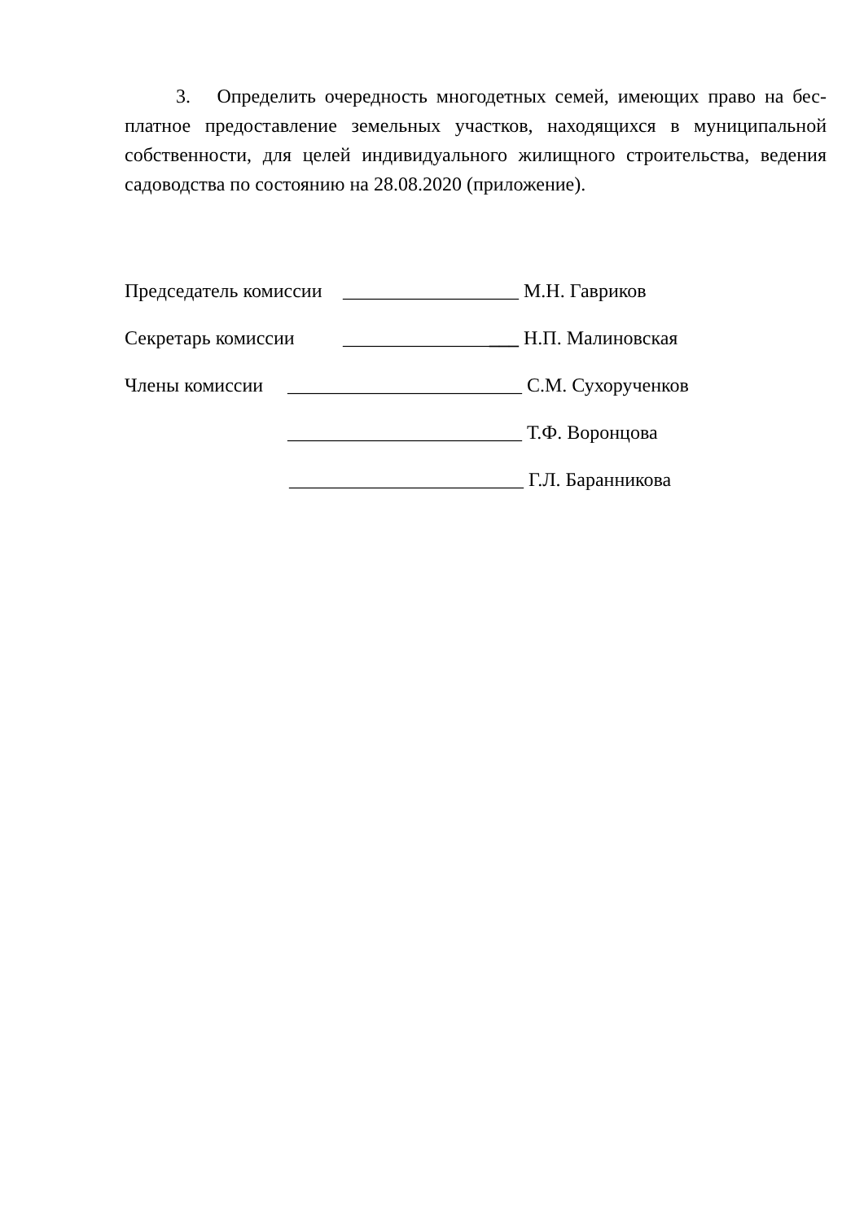3. Определить очередность многодетных семей, имеющих право на бес­платное предоставление земельных участков, находящихся в муниципальной собственности, для целей индивидуального жилищного строительства, ведения садоводства по состоянию на 28.08.2020 (приложение).
Председатель комиссии __________________ М.Н. Гавриков
Секретарь комиссии __________________ Н.П. Малиновская
Члены комиссии ________________________ С.М. Сухорученков
________________________ Т.Ф. Воронцова
________________________ Г.Л. Баранникова